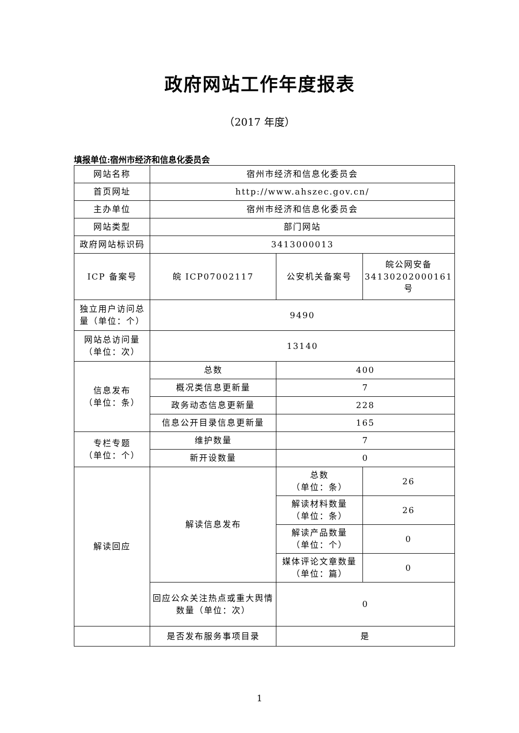政府网站工作年度报表
（2017 年度）
填报单位:宿州市经济和信息化委员会
| 网站名称 | 宿州市经济和信息化委员会 | | |
| 首页网址 | http://www.ahszec.gov.cn/ | | |
| 主办单位 | 宿州市经济和信息化委员会 | | |
| 网站类型 | 部门网站 | | |
| 政府网站标识码 | 3413000013 | | |
| ICP 备案号 | 皖 ICP07002117 | 公安机关备案号 | 皖公网安备 34130202000161 号 |
| 独立用户访问总量（单位：个） | 9490 | | |
| 网站总访问量（单位：次） | 13140 | | |
| 信息发布 （单位：条） | 总数 | 400 | |
| | 概况类信息更新量 | 7 | |
| | 政务动态信息更新量 | 228 | |
| | 信息公开目录信息更新量 | 165 | |
| 专栏专题 （单位：个） | 维护数量 | 7 | |
| | 新开设数量 | 0 | |
| 解读回应 | 解读信息发布 | 总数 （单位：条） | 26 |
| | | 解读材料数量 （单位：条） | 26 |
| | | 解读产品数量 （单位：个） | 0 |
| | | 媒体评论文章数量 （单位：篇） | 0 |
| | 回应公众关注热点或重大舆情数量（单位：次） | 0 | |
| | 是否发布服务事项目录 | 是 | |
1